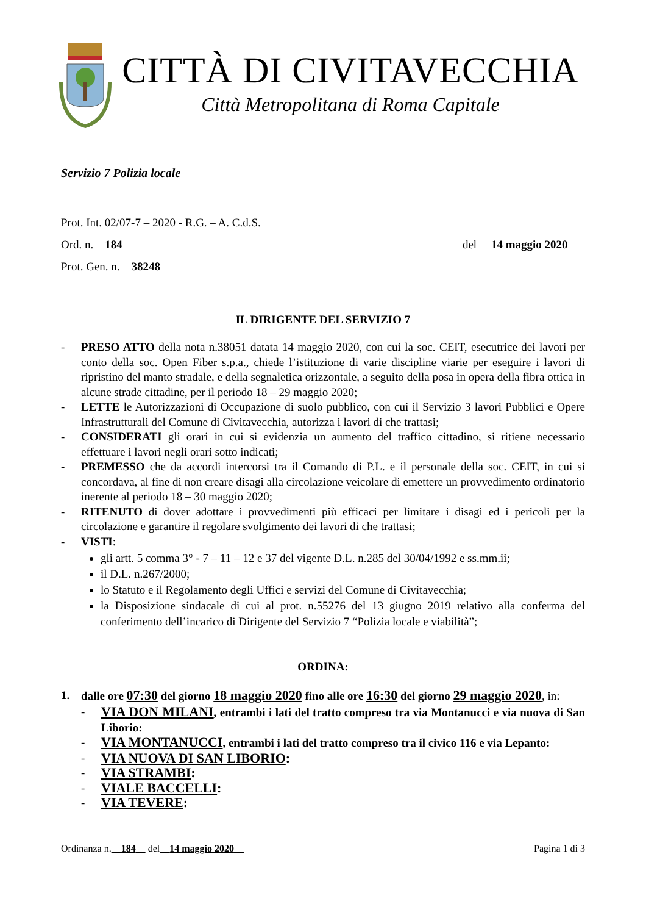CITTÀ DI CIVITAVECCHIA
Città Metropolitana di Roma Capitale
Servizio 7 Polizia locale
Prot. Int. 02/07-7 – 2020 - R.G. – A. C.d.S.
Ord. n. 184 del 14 maggio 2020
Prot. Gen. n. 38248
IL DIRIGENTE DEL SERVIZIO 7
- PRESO ATTO della nota n.38051 datata 14 maggio 2020, con cui la soc. CEIT, esecutrice dei lavori per conto della soc. Open Fiber s.p.a., chiede l’istituzione di varie discipline viarie per eseguire i lavori di ripristino del manto stradale, e della segnaletica orizzontale, a seguito della posa in opera della fibra ottica in alcune strade cittadine, per il periodo 18 – 29 maggio 2020;
- LETTE le Autorizzazioni di Occupazione di suolo pubblico, con cui il Servizio 3 lavori Pubblici e Opere Infrastrutturali del Comune di Civitavecchia, autorizza i lavori di che trattasi;
- CONSIDERATI gli orari in cui si evidenzia un aumento del traffico cittadino, si ritiene necessario effettuare i lavori negli orari sotto indicati;
- PREMESSO che da accordi intercorsi tra il Comando di P.L. e il personale della soc. CEIT, in cui si concordava, al fine di non creare disagi alla circolazione veicolare di emettere un provvedimento ordinatorio inerente al periodo 18 – 30 maggio 2020;
- RITENUTO di dover adottare i provvedimenti più efficaci per limitare i disagi ed i pericoli per la circolazione e garantire il regolare svolgimento dei lavori di che trattasi;
- VISTI:
gli artt. 5 comma 3° - 7 – 11 – 12 e 37 del vigente D.L. n.285 del 30/04/1992 e ss.mm.ii;
il D.L. n.267/2000;
lo Statuto e il Regolamento degli Uffici e servizi del Comune di Civitavecchia;
la Disposizione sindacale di cui al prot. n.55276 del 13 giugno 2019 relativo alla conferma del conferimento dell’incarico di Dirigente del Servizio 7 “Polizia locale e viabilità”;
ORDINA:
1. dalle ore 07:30 del giorno 18 maggio 2020 fino alle ore 16:30 del giorno 29 maggio 2020, in:
- VIA DON MILANI, entrambi i lati del tratto compreso tra via Montanucci e via nuova di San Liborio:
- VIA MONTANUCCI, entrambi i lati del tratto compreso tra il civico 116 e via Lepanto:
- VIA NUOVA DI SAN LIBORIO:
- VIA STRAMBI:
- VIALE BACCELLI:
- VIA TEVERE:
Ordinanza n. 184 del 14 maggio 2020 Pagina 1 di 3